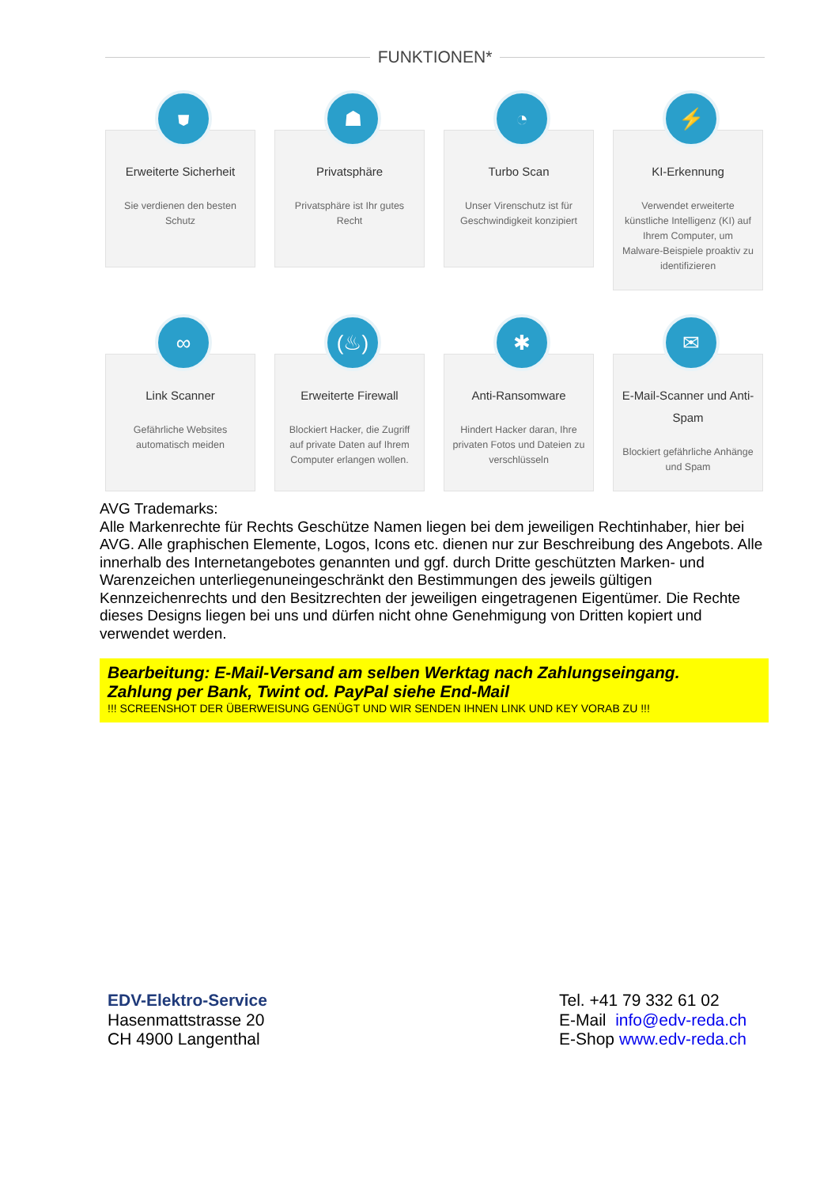FUNKTIONEN*
⛊
Erweiterte Sicherheit
Sie verdienen den besten Schutz
☗
Privatsphäre
Privatsphäre ist Ihr gutes Recht
◔
Turbo Scan
Unser Virenschutz ist für Geschwindigkeit konzipiert
⚡
KI-Erkennung
Verwendet erweiterte künstliche Intelligenz (KI) auf Ihrem Computer, um Malware-Beispiele proaktiv zu identifizieren
∞
Link Scanner
Gefährliche Websites automatisch meiden
(♨)
Erweiterte Firewall
Blockiert Hacker, die Zugriff auf private Daten auf Ihrem Computer erlangen wollen.
✱
Anti-Ransomware
Hindert Hacker daran, Ihre privaten Fotos und Dateien zu verschlüsseln
✉
E-Mail-Scanner und Anti-Spam
Blockiert gefährliche Anhänge und Spam
AVG Trademarks:
Alle Markenrechte für Rechts Geschütze Namen liegen bei dem jeweiligen Rechtinhaber, hier bei AVG. Alle graphischen Elemente, Logos, Icons etc. dienen nur zur Beschreibung des Angebots. Alle innerhalb des Internetangebotes genannten und ggf. durch Dritte geschützten Marken- und Warenzeichen unterliegenuneingeschränkt den Bestimmungen des jeweils gültigen Kennzeichenrechts und den Besitzrechten der jeweiligen eingetragenen Eigentümer. Die Rechte dieses Designs liegen bei uns und dürfen nicht ohne Genehmigung von Dritten kopiert und verwendet werden.
Bearbeitung: E-Mail-Versand am selben Werktag nach Zahlungseingang.
Zahlung per Bank, Twint od. PayPal siehe End-Mail!!! SCREENSHOT DER ÜBERWEISUNG GENÜGT UND WIR SENDEN IHNEN LINK UND KEY VORAB ZU !!!
EDV-Elektro-Service
Hasenmattstrasse 20
CH 4900 Langenthal
Tel. +41 79 332 61 02
E-Mail info@edv-reda.ch
E-Shop www.edv-reda.ch